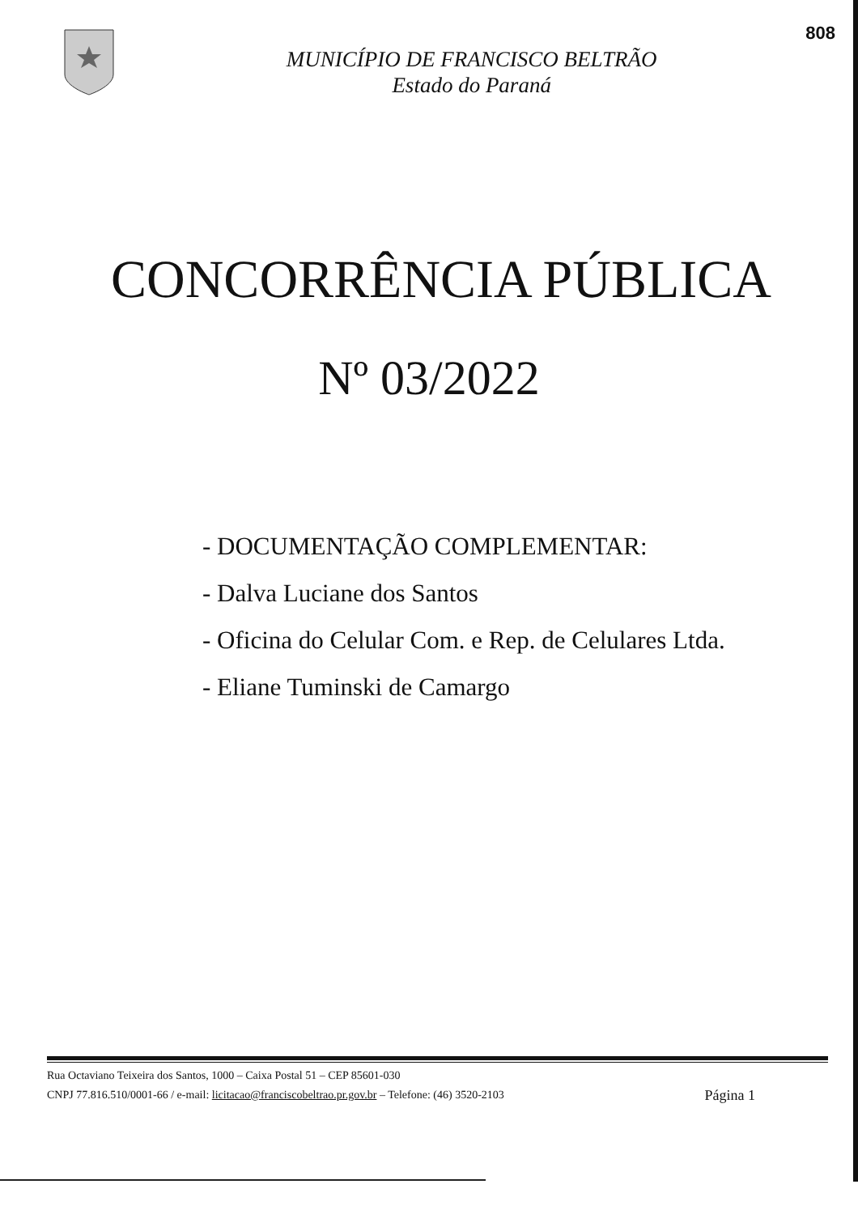MUNICÍPIO DE FRANCISCO BELTRÃO
Estado do Paraná
808
CONCORRÊNCIA PÚBLICA
Nº 03/2022
- DOCUMENTAÇÃO COMPLEMENTAR:
- Dalva Luciane dos Santos
- Oficina do Celular Com. e Rep. de Celulares Ltda.
- Eliane Tuminski de Camargo
Rua Octaviano Teixeira dos Santos, 1000 – Caixa Postal 51 – CEP 85601-030
CNPJ 77.816.510/0001-66 / e-mail: licitacao@franciscobeltrao.pr.gov.br – Telefone: (46) 3520-2103
Página 1